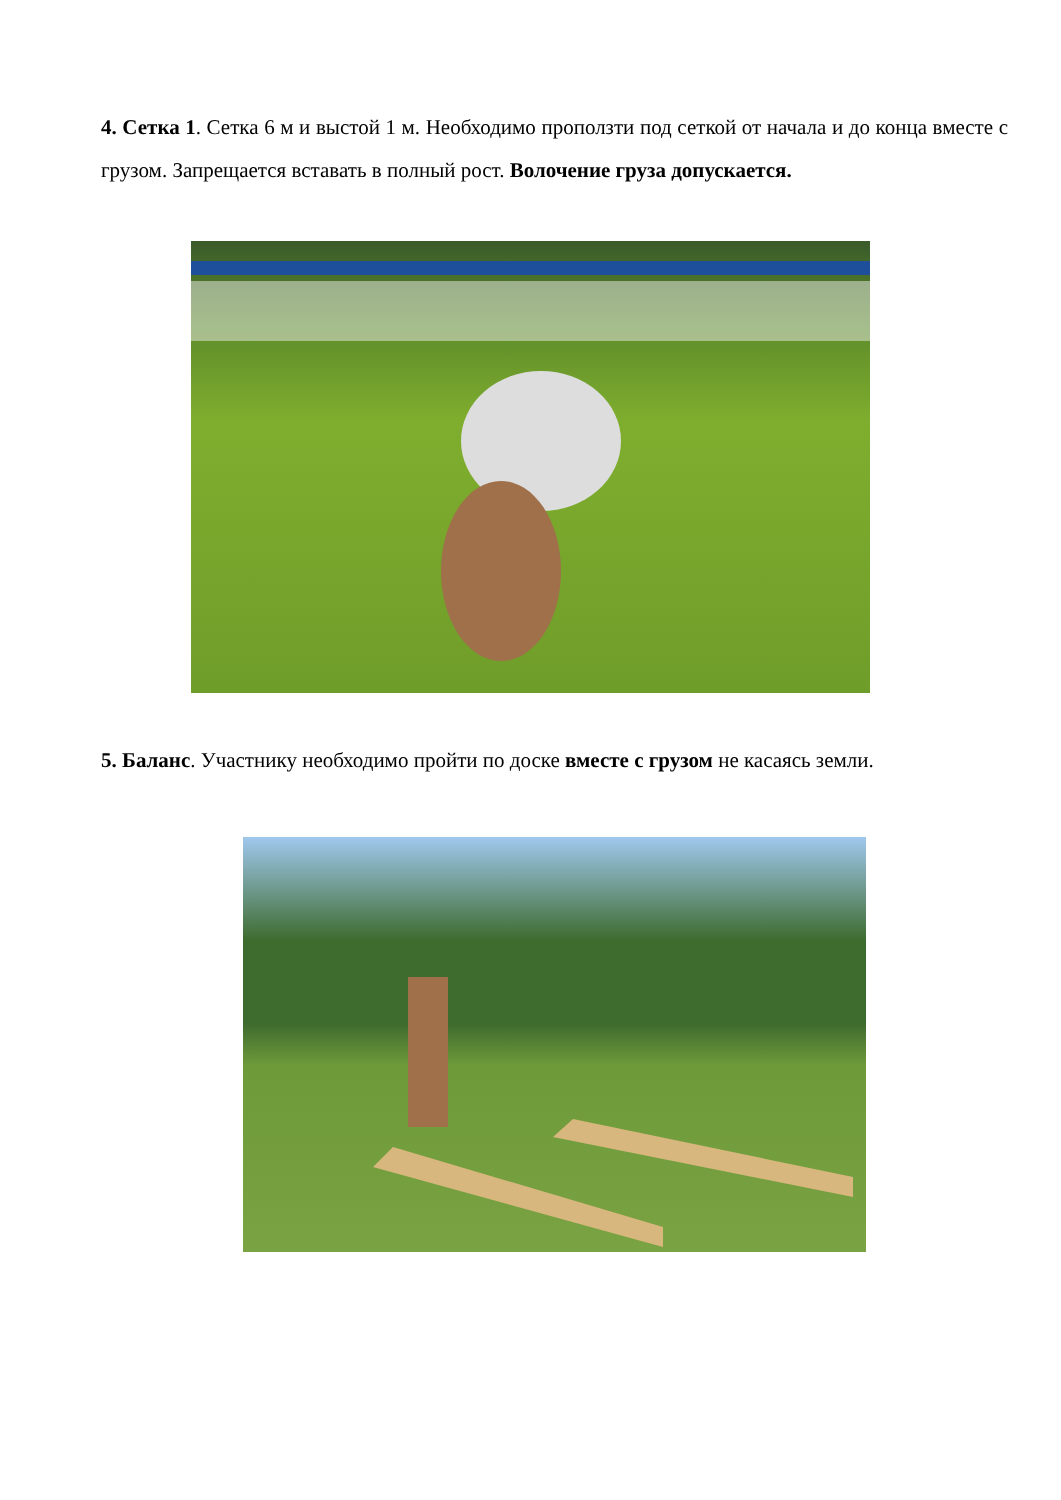4. Сетка 1. Сетка 6 м и выстой 1 м. Необходимо проползти под сеткой от начала и до конца вместе с грузом. Запрещается вставать в полный рост. Волочение груза допускается.
5. Баланс. Участнику необходимо пройти по доске вместе с грузом не касаясь земли.